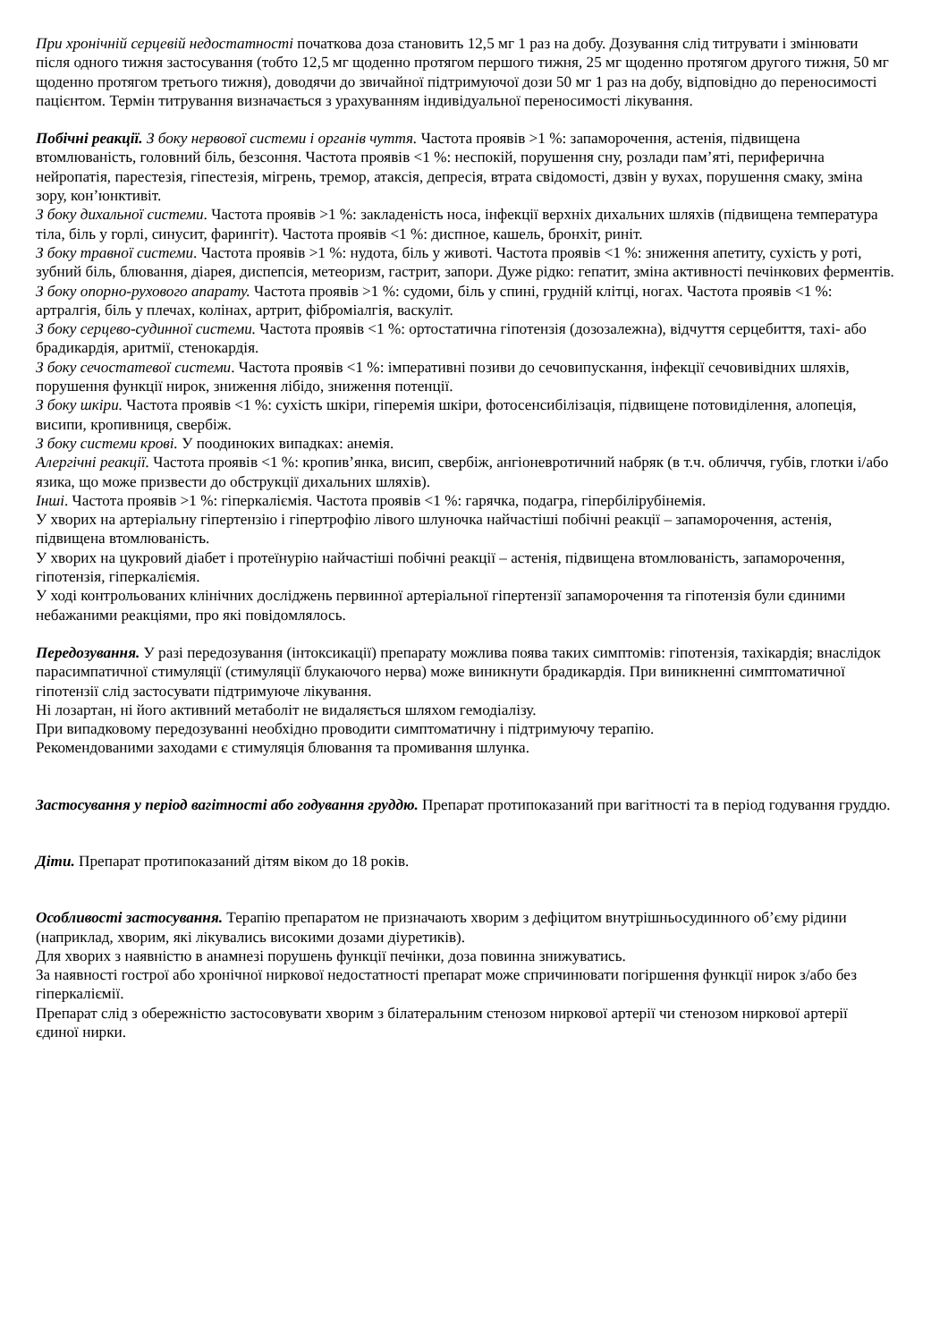При хронічній серцевій недостатності початкова доза становить 12,5 мг 1 раз на добу. Дозування слід титрувати і змінювати після одного тижня застосування (тобто 12,5 мг щоденно протягом першого тижня, 25 мг щоденно протягом другого тижня, 50 мг щоденно протягом третього тижня), доводячи до звичайної підтримуючої дози 50 мг 1 раз на добу, відповідно до переносимості пацієнтом. Термін титрування визначається з урахуванням індивідуальної переносимості лікування.
Побічні реакції. З боку нервової системи і органів чуття. Частота проявів >1 %: запаморочення, астенія, підвищена втомлюваність, головний біль, безсоння. Частота проявів <1 %: неспокій, порушення сну, розлади пам’яті, периферична нейропатія, парестезія, гіпестезія, мігрень, тремор, атаксія, депресія, втрата свідомості, дзвін у вухах, порушення смаку, зміна зору, кон’юнктивіт.
З боку дихальної системи. Частота проявів >1 %: закладеність носа, інфекції верхніх дихальних шляхів (підвищена температура тіла, біль у горлі, синусит, фарингіт). Частота проявів <1 %: диспное, кашель, бронхіт, риніт.
З боку травної системи. Частота проявів >1 %: нудота, біль у животі. Частота проявів <1 %: зниження апетиту, сухість у роті, зубний біль, блювання, діарея, диспепсія, метеоризм, гастрит, запори. Дуже рідко: гепатит, зміна активності печінкових ферментів.
З боку опорно-рухового апарату. Частота проявів >1 %: судоми, біль у спині, грудній клітці, ногах. Частота проявів <1 %: артралгія, біль у плечах, колінах, артрит, фіброміалгія, васкуліт.
З боку серцево-судинної системи. Частота проявів <1 %: ортостатична гіпотензія (дозозалежна), відчуття серцебиття, тахі- або брадикардія, аритмії, стенокардія.
З боку сечостатевої системи. Частота проявів <1 %: імперативні позиви до сечовипускання, інфекції сечовивідних шляхів, порушення функції нирок, зниження лібідо, зниження потенції.
З боку шкіри. Частота проявів <1 %: сухість шкіри, гіперемія шкіри, фотосенсибілізація, підвищене потовиділення, алопеція, висипи, кропивниця, свербіж.
З боку системи крові. У поодиноких випадках: анемія.
Алергічні реакції. Частота проявів <1 %: кропив’янка, висип, свербіж, ангіоневротичний набряк (в т.ч. обличчя, губів, глотки і/або язика, що може призвести до обструкції дихальних шляхів).
Інші. Частота проявів >1 %: гіперкаліємія. Частота проявів <1 %: гарячка, подагра, гіпербілірубінемія.
У хворих на артеріальну гіпертензію і гіпертрофію лівого шлуночка найчастіші побічні реакції – запаморочення, астенія, підвищена втомлюваність.
У хворих на цукровий діабет і протеїнурію найчастіші побічні реакції – астенія, підвищена втомлюваність, запаморочення, гіпотензія, гіперкаліємія.
У ході контрольованих клінічних досліджень первинної артеріальної гіпертензії запаморочення та гіпотензія були єдиними небажаними реакціями, про які повідомлялось.
Передозування. У разі передозування (інтоксикації) препарату можлива поява таких симптомів: гіпотензія, тахікардія; внаслідок парасимпатичної стимуляції (стимуляції блукаючого нерва) може виникнути брадикардія. При виникненні симптоматичної гіпотензії слід застосувати підтримуюче лікування.
Ні лозартан, ні його активний метаболіт не видаляється шляхом гемодіалізу.
При випадковому передозуванні необхідно проводити симптоматичну і підтримуючу терапію.
Рекомендованими заходами є стимуляція блювання та промивання шлунка.
Застосування у період вагітності або годування груддю. Препарат протипоказаний при вагітності та в період годування груддю.
Діти. Препарат протипоказаний дітям віком до 18 років.
Особливості застосування. Терапію препаратом не призначають хворим з дефіцитом внутрішньосудинного об’єму рідини (наприклад, хворим, які лікувались високими дозами діуретиків).
Для хворих з наявністю в анамнезі порушень функції печінки, доза повинна знижуватись.
За наявності гострої або хронічної ниркової недостатності препарат може спричинювати погіршення функції нирок з/або без гіперкаліємії.
Препарат слід з обережністю застосовувати хворим з білатеральним стенозом ниркової артерії чи стенозом ниркової артерії єдиної нирки.